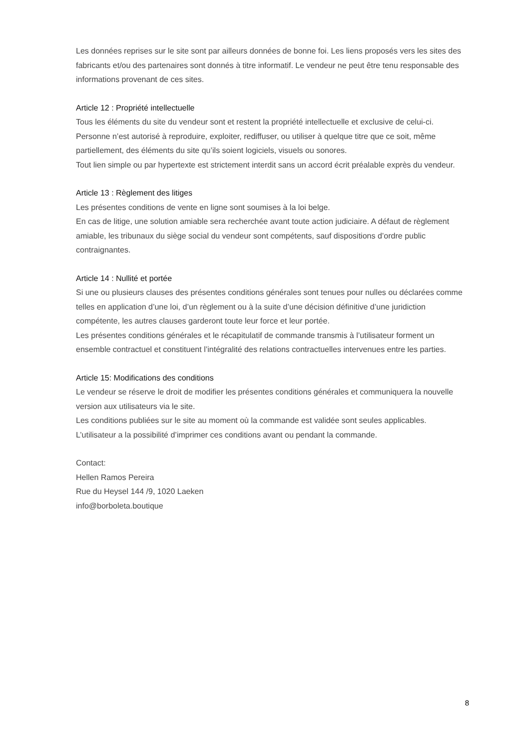Les données reprises sur le site sont par ailleurs données de bonne foi. Les liens proposés vers les sites des fabricants et/ou des partenaires sont donnés à titre informatif. Le vendeur ne peut être tenu responsable des informations provenant de ces sites.
Article 12 : Propriété intellectuelle
Tous les éléments du site du vendeur sont et restent la propriété intellectuelle et exclusive de celui-ci.
Personne n’est autorisé à reproduire, exploiter, rediffuser, ou utiliser à quelque titre que ce soit, même partiellement, des éléments du site qu’ils soient logiciels, visuels ou sonores.
Tout lien simple ou par hypertexte est strictement interdit sans un accord écrit préalable exprès du vendeur.
Article 13 : Règlement des litiges
Les présentes conditions de vente en ligne sont soumises à la loi belge.
En cas de litige, une solution amiable sera recherchée avant toute action judiciaire. A défaut de règlement amiable, les tribunaux du siège social du vendeur sont compétents, sauf dispositions d’ordre public contraignantes.
Article 14 : Nullité et portée
Si une ou plusieurs clauses des présentes conditions générales sont tenues pour nulles ou déclarées comme telles en application d’une loi, d’un règlement ou à la suite d’une décision définitive d’une juridiction compétente, les autres clauses garderont toute leur force et leur portée.
Les présentes conditions générales et le récapitulatif de commande transmis à l’utilisateur forment un ensemble contractuel et constituent l’intégralité des relations contractuelles intervenues entre les parties.
Article 15: Modifications des conditions
Le vendeur se réserve le droit de modifier les présentes conditions générales et communiquera la nouvelle version aux utilisateurs via le site.
Les conditions publiées sur le site au moment où la commande est validée sont seules applicables.
L’utilisateur a la possibilité d’imprimer ces conditions avant ou pendant la commande.
Contact:
Hellen Ramos Pereira
Rue du Heysel 144 /9, 1020 Laeken
info@borboleta.boutique
8